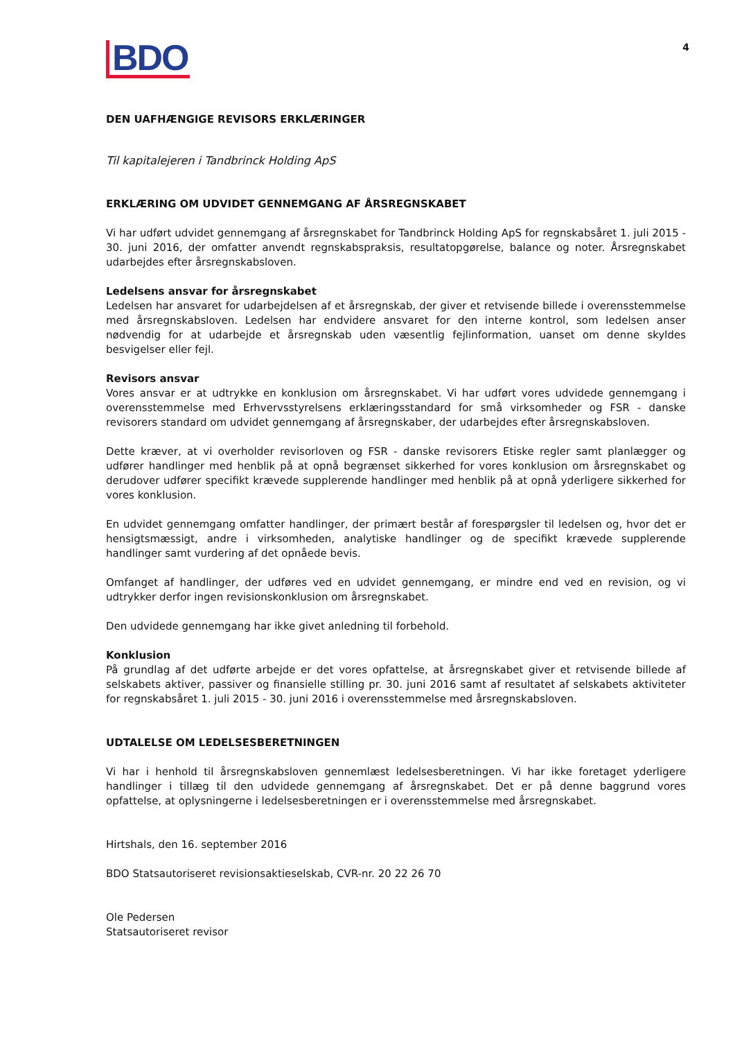BDO
4
DEN UAFHÆNGIGE REVISORS ERKLÆRINGER
Til kapitalejeren i Tandbrinck Holding ApS
ERKLÆRING OM UDVIDET GENNEMGANG AF ÅRSREGNSKABET
Vi har udført udvidet gennemgang af årsregnskabet for Tandbrinck Holding ApS for regnskabsåret 1. juli 2015 - 30. juni 2016, der omfatter anvendt regnskabspraksis, resultatopgørelse, balance og noter. Årsregnskabet udarbejdes efter årsregnskabsloven.
Ledelsens ansvar for årsregnskabet
Ledelsen har ansvaret for udarbejdelsen af et årsregnskab, der giver et retvisende billede i overensstemmelse med årsregnskabsloven. Ledelsen har endvidere ansvaret for den interne kontrol, som ledelsen anser nødvendig for at udarbejde et årsregnskab uden væsentlig fejlinformation, uanset om denne skyldes besvigelser eller fejl.
Revisors ansvar
Vores ansvar er at udtrykke en konklusion om årsregnskabet. Vi har udført vores udvidede gennemgang i overensstemmelse med Erhvervsstyrelsens erklæringsstandard for små virksomheder og FSR - danske revisorers standard om udvidet gennemgang af årsregnskaber, der udarbejdes efter årsregnskabsloven.
Dette kræver, at vi overholder revisorloven og FSR - danske revisorers Etiske regler samt planlægger og udfører handlinger med henblik på at opnå begrænset sikkerhed for vores konklusion om årsregnskabet og derudover udfører specifikt krævede supplerende handlinger med henblik på at opnå yderligere sikkerhed for vores konklusion.
En udvidet gennemgang omfatter handlinger, der primært består af forespørgsler til ledelsen og, hvor det er hensigtsmæssigt, andre i virksomheden, analytiske handlinger og de specifikt krævede supplerende handlinger samt vurdering af det opnåede bevis.
Omfanget af handlinger, der udføres ved en udvidet gennemgang, er mindre end ved en revision, og vi udtrykker derfor ingen revisionskonklusion om årsregnskabet.
Den udvidede gennemgang har ikke givet anledning til forbehold.
Konklusion
På grundlag af det udførte arbejde er det vores opfattelse, at årsregnskabet giver et retvisende billede af selskabets aktiver, passiver og finansielle stilling pr. 30. juni 2016 samt af resultatet af selskabets aktiviteter for regnskabsåret 1. juli 2015 - 30. juni 2016 i overensstemmelse med årsregnskabsloven.
UDTALELSE OM LEDELSESBERETNINGEN
Vi har i henhold til årsregnskabsloven gennemlæst ledelsesberetningen. Vi har ikke foretaget yderligere handlinger i tillæg til den udvidede gennemgang af årsregnskabet. Det er på denne baggrund vores opfattelse, at oplysningerne i ledelsesberetningen er i overensstemmelse med årsregnskabet.
Hirtshals, den 16. september 2016
BDO Statsautoriseret revisionsaktieselskab, CVR-nr. 20 22 26 70
Ole Pedersen
Statsautoriseret revisor